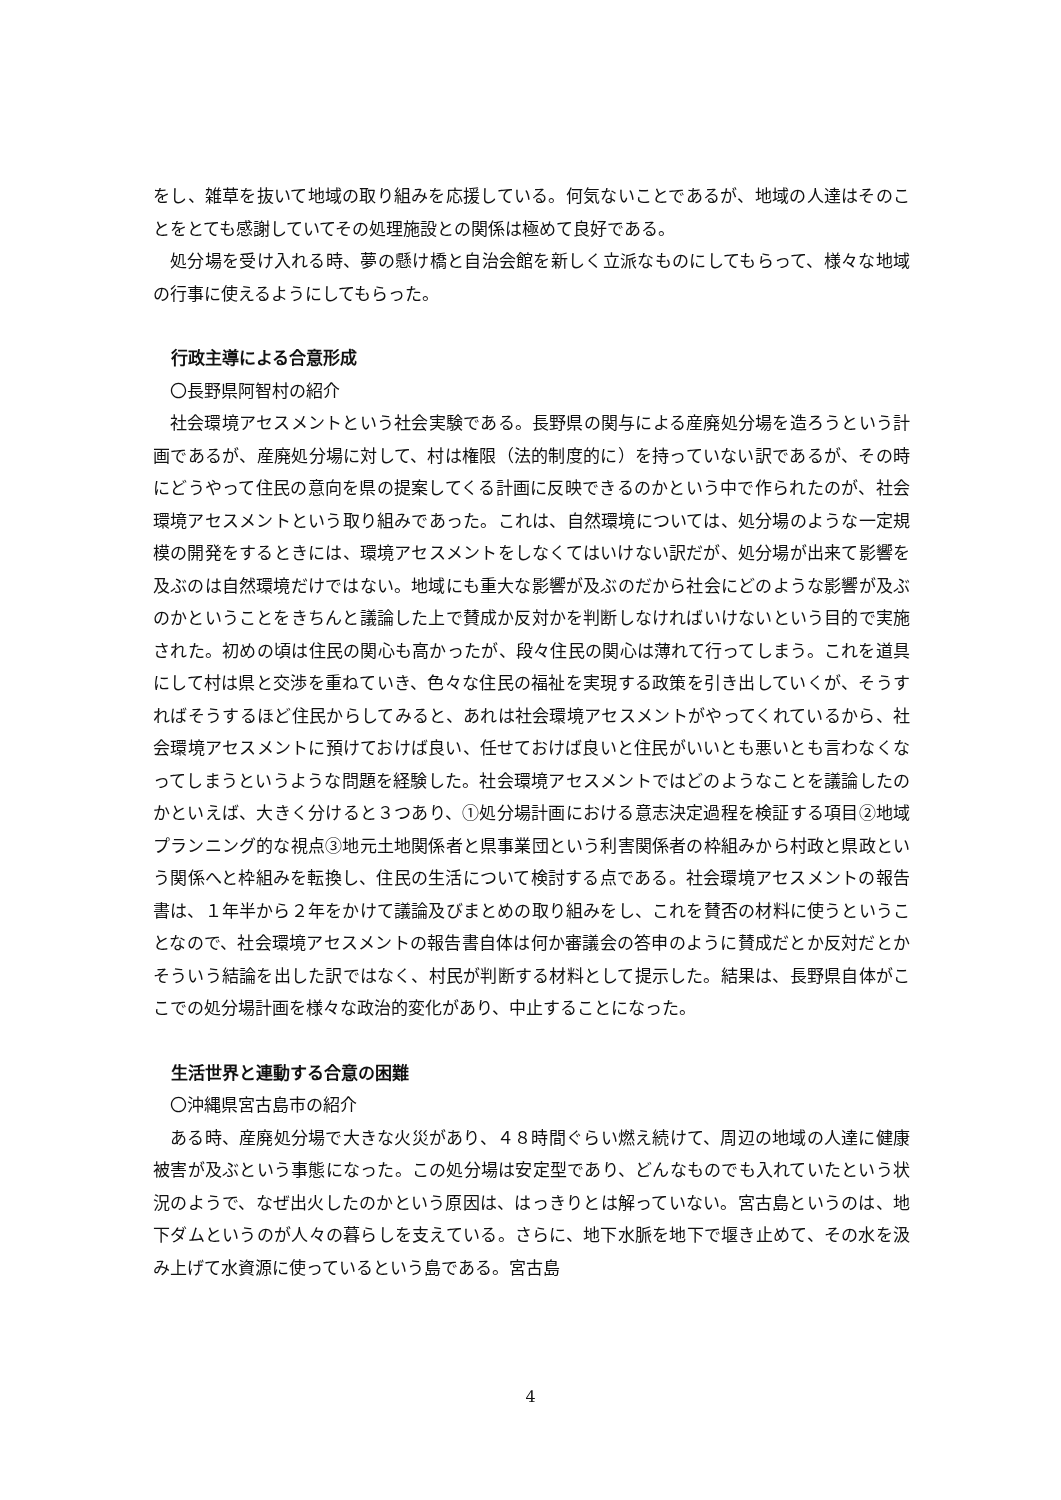をし、雑草を抜いて地域の取り組みを応援している。何気ないことであるが、地域の人達はそのことをとても感謝していてその処理施設との関係は極めて良好である。
処分場を受け入れる時、夢の懸け橋と自治会館を新しく立派なものにしてもらって、様々な地域の行事に使えるようにしてもらった。
行政主導による合意形成
〇長野県阿智村の紹介
社会環境アセスメントという社会実験である。長野県の関与による産廃処分場を造ろうという計画であるが、産廃処分場に対して、村は権限（法的制度的に）を持っていない訳であるが、その時にどうやって住民の意向を県の提案してくる計画に反映できるのかという中で作られたのが、社会環境アセスメントという取り組みであった。これは、自然環境については、処分場のような一定規模の開発をするときには、環境アセスメントをしなくてはいけない訳だが、処分場が出来て影響を及ぶのは自然環境だけではない。地域にも重大な影響が及ぶのだから社会にどのような影響が及ぶのかということをきちんと議論した上で賛成か反対かを判断しなければいけないという目的で実施された。初めの頃は住民の関心も高かったが、段々住民の関心は薄れて行ってしまう。これを道具にして村は県と交渉を重ねていき、色々な住民の福祉を実現する政策を引き出していくが、そうすればそうするほど住民からしてみると、あれは社会環境アセスメントがやってくれているから、社会環境アセスメントに預けておけば良い、任せておけば良いと住民がいいとも悪いとも言わなくなってしまうというような問題を経験した。社会環境アセスメントではどのようなことを議論したのかといえば、大きく分けると３つあり、①処分場計画における意志決定過程を検証する項目②地域プランニング的な視点③地元土地関係者と県事業団という利害関係者の枠組みから村政と県政という関係へと枠組みを転換し、住民の生活について検討する点である。社会環境アセスメントの報告書は、１年半から２年をかけて議論及びまとめの取り組みをし、これを賛否の材料に使うということなので、社会環境アセスメントの報告書自体は何か審議会の答申のように賛成だとか反対だとかそういう結論を出した訳ではなく、村民が判断する材料として提示した。結果は、長野県自体がここでの処分場計画を様々な政治的変化があり、中止することになった。
生活世界と連動する合意の困難
〇沖縄県宮古島市の紹介
ある時、産廃処分場で大きな火災があり、４８時間ぐらい燃え続けて、周辺の地域の人達に健康被害が及ぶという事態になった。この処分場は安定型であり、どんなものでも入れていたという状況のようで、なぜ出火したのかという原因は、はっきりとは解っていない。宮古島というのは、地下ダムというのが人々の暮らしを支えている。さらに、地下水脈を地下で堰き止めて、その水を汲み上げて水資源に使っているという島である。宮古島
4